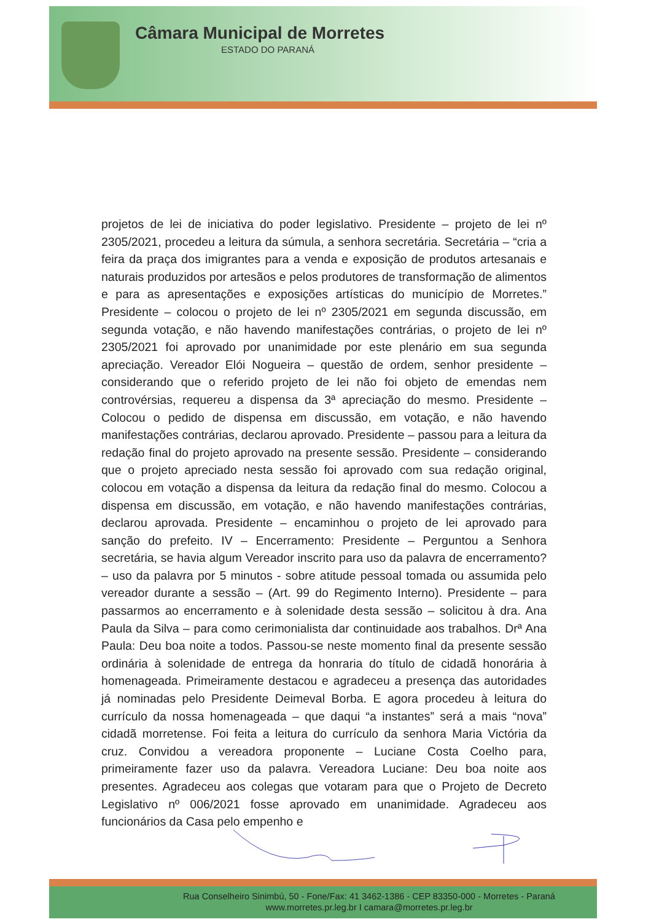Câmara Municipal de Morretes
ESTADO DO PARANÁ
projetos de lei de iniciativa do poder legislativo. Presidente – projeto de lei nº 2305/2021, procedeu a leitura da súmula, a senhora secretária. Secretária – “cria a feira da praça dos imigrantes para a venda e exposição de produtos artesanais e naturais produzidos por artesãos e pelos produtores de transformação de alimentos e para as apresentações e exposições artísticas do município de Morretes.” Presidente – colocou o projeto de lei nº 2305/2021 em segunda discussão, em segunda votação, e não havendo manifestações contrárias, o projeto de lei nº 2305/2021 foi aprovado por unanimidade por este plenário em sua segunda apreciação. Vereador Elói Nogueira – questão de ordem, senhor presidente – considerando que o referido projeto de lei não foi objeto de emendas nem controvérsias, requereu a dispensa da 3ª apreciação do mesmo. Presidente – Colocou o pedido de dispensa em discussão, em votação, e não havendo manifestações contrárias, declarou aprovado. Presidente – passou para a leitura da redação final do projeto aprovado na presente sessão. Presidente – considerando que o projeto apreciado nesta sessão foi aprovado com sua redação original, colocou em votação a dispensa da leitura da redação final do mesmo. Colocou a dispensa em discussão, em votação, e não havendo manifestações contrárias, declarou aprovada. Presidente – encaminhou o projeto de lei aprovado para sanção do prefeito. IV – Encerramento: Presidente – Perguntou a Senhora secretária, se havia algum Vereador inscrito para uso da palavra de encerramento? – uso da palavra por 5 minutos - sobre atitude pessoal tomada ou assumida pelo vereador durante a sessão – (Art. 99 do Regimento Interno). Presidente – para passarmos ao encerramento e à solenidade desta sessão – solicitou à dra. Ana Paula da Silva – para como cerimonialista dar continuidade aos trabalhos. Drª Ana Paula: Deu boa noite a todos. Passou-se neste momento final da presente sessão ordinária à solenidade de entrega da honraria do título de cidadã honorária à homenageada. Primeiramente destacou e agradeceu a presença das autoridades já nominadas pelo Presidente Deimeval Borba. E agora procedeu à leitura do currículo da nossa homenageada – que daqui “a instantes” será a mais “nova” cidadã morretense. Foi feita a leitura do currículo da senhora Maria Victória da cruz. Convidou a vereadora proponente – Luciane Costa Coelho para, primeiramente fazer uso da palavra. Vereadora Luciane: Deu boa noite aos presentes. Agradeceu aos colegas que votaram para que o Projeto de Decreto Legislativo nº 006/2021 fosse aprovado em unanimidade. Agradeceu aos funcionários da Casa pelo empenho e
Rua Conselheiro Sinimbú, 50 - Fone/Fax: 41 3462-1386 - CEP 83350-000 - Morretes - Paraná
www.morretes.pr.leg.br I camara@morretes.pr.leg.br